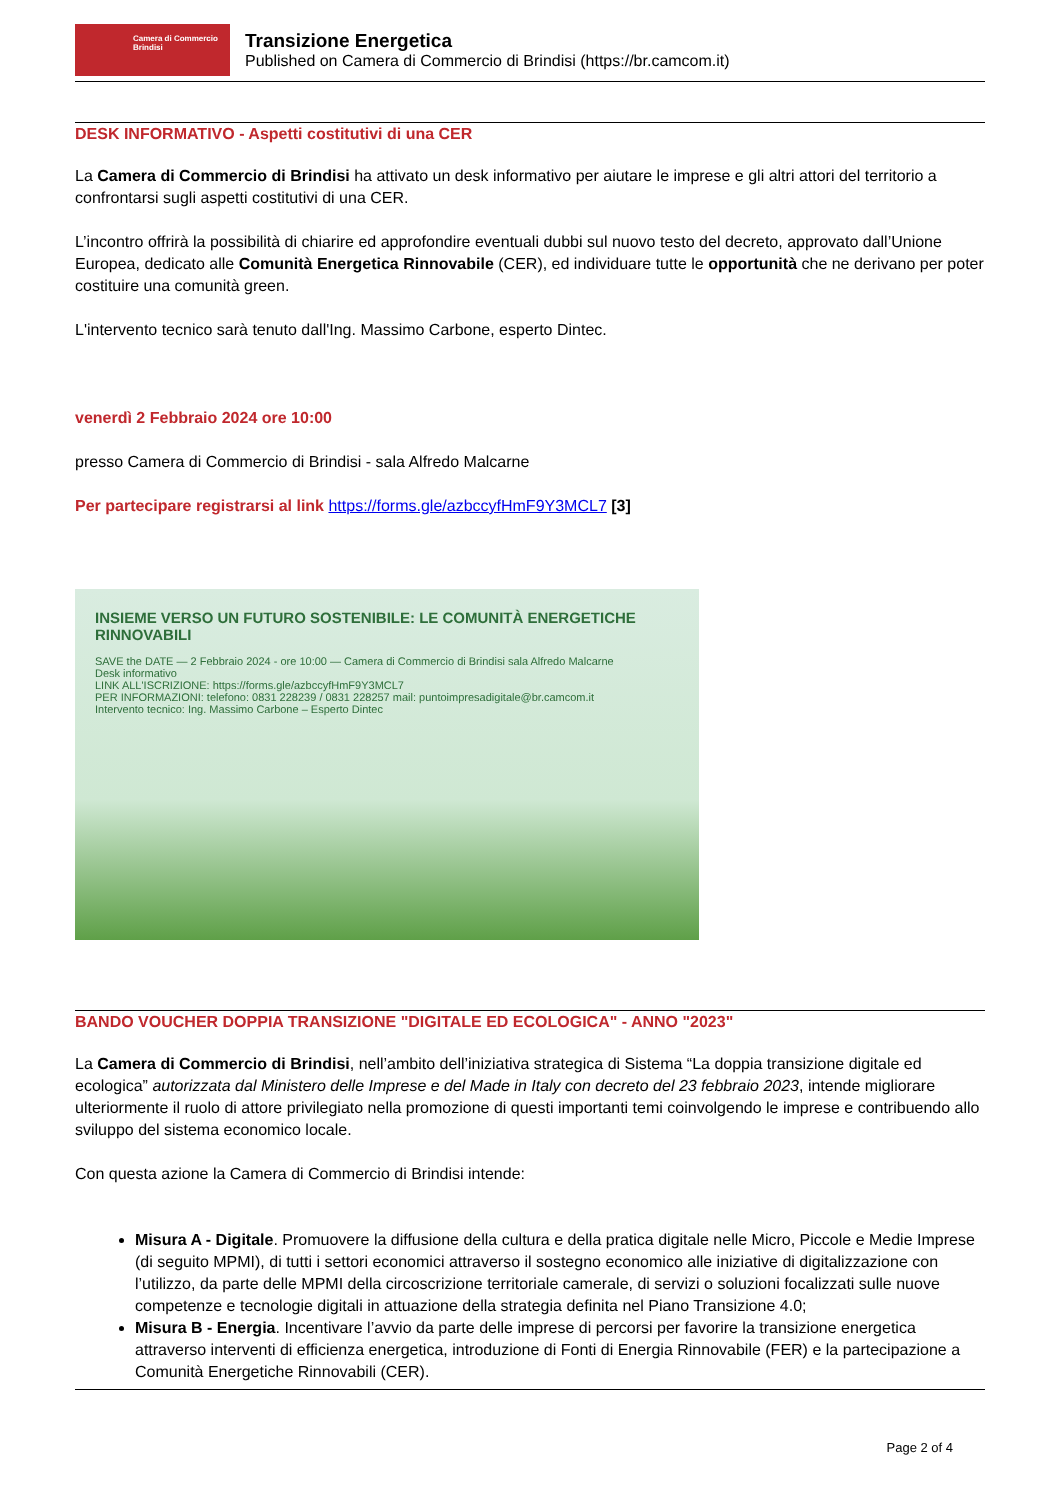Camera di Commercio
Brindisi
Transizione Energetica
Published on Camera di Commercio di Brindisi (https://br.camcom.it)
DESK INFORMATIVO - Aspetti costitutivi di una CER
La Camera di Commercio di Brindisi ha attivato un desk informativo per aiutare le imprese e gli altri attori del territorio a confrontarsi sugli aspetti costitutivi di una CER.
L’incontro offrirà la possibilità di chiarire ed approfondire eventuali dubbi sul nuovo testo del decreto, approvato dall’Unione Europea, dedicato alle Comunità Energetica Rinnovabile (CER), ed individuare tutte le opportunità che ne derivano per poter costituire una comunità green.
L'intervento tecnico sarà tenuto dall'Ing. Massimo Carbone, esperto Dintec.
venerdì 2 Febbraio 2024 ore 10:00
presso Camera di Commercio di Brindisi - sala Alfredo Malcarne
Per partecipare registrarsi al link https://forms.gle/azbccyfHmF9Y3MCL7 [3]
INSIEME VERSO UN FUTURO SOSTENIBILE: LE COMUNITÀ ENERGETICHE RINNOVABILI
SAVE the DATE — 2 Febbraio 2024 - ore 10:00 — Camera di Commercio di Brindisi sala Alfredo Malcarne
Desk informativo
LINK ALL'ISCRIZIONE: https://forms.gle/azbccyfHmF9Y3MCL7
PER INFORMAZIONI: telefono: 0831 228239 / 0831 228257 mail: puntoimpresadigitale@br.camcom.it
Intervento tecnico: Ing. Massimo Carbone – Esperto Dintec
BANDO VOUCHER DOPPIA TRANSIZIONE "DIGITALE ED ECOLOGICA" - ANNO "2023"
La Camera di Commercio di Brindisi, nell’ambito dell’iniziativa strategica di Sistema “La doppia transizione digitale ed ecologica” autorizzata dal Ministero delle Imprese e del Made in Italy con decreto del 23 febbraio 2023, intende migliorare ulteriormente il ruolo di attore privilegiato nella promozione di questi importanti temi coinvolgendo le imprese e contribuendo allo sviluppo del sistema economico locale.
Con questa azione la Camera di Commercio di Brindisi intende:
Misura A - Digitale. Promuovere la diffusione della cultura e della pratica digitale nelle Micro, Piccole e Medie Imprese (di seguito MPMI), di tutti i settori economici attraverso il sostegno economico alle iniziative di digitalizzazione con l’utilizzo, da parte delle MPMI della circoscrizione territoriale camerale, di servizi o soluzioni focalizzati sulle nuove competenze e tecnologie digitali in attuazione della strategia definita nel Piano Transizione 4.0;
Misura B - Energia. Incentivare l’avvio da parte delle imprese di percorsi per favorire la transizione energetica attraverso interventi di efficienza energetica, introduzione di Fonti di Energia Rinnovabile (FER) e la partecipazione a Comunità Energetiche Rinnovabili (CER).
Page 2 of 4